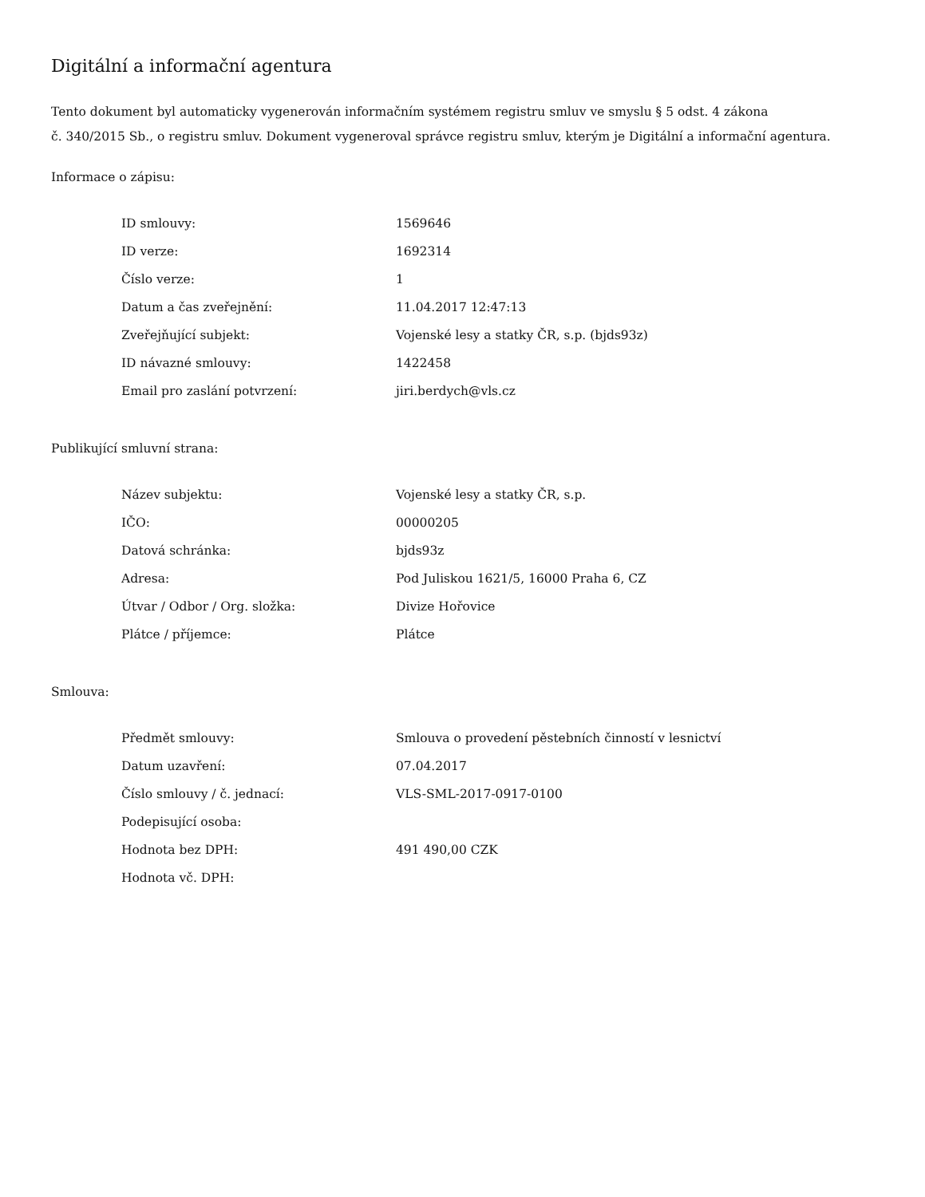Digitální a informační agentura
Tento dokument byl automaticky vygenerován informačním systémem registru smluv ve smyslu § 5 odst. 4 zákona
č. 340/2015 Sb., o registru smluv. Dokument vygeneroval správce registru smluv, kterým je Digitální a informační agentura.
Informace o zápisu:
| ID smlouvy: | 1569646 |
| ID verze: | 1692314 |
| Číslo verze: | 1 |
| Datum a čas zveřejnění: | 11.04.2017 12:47:13 |
| Zveřejňující subjekt: | Vojenské lesy a statky ČR, s.p. (bjds93z) |
| ID návazné smlouvy: | 1422458 |
| Email pro zaslání potvrzení: | jiri.berdych@vls.cz |
Publikující smluvní strana:
| Název subjektu: | Vojenské lesy a statky ČR, s.p. |
| IČO: | 00000205 |
| Datová schránka: | bjds93z |
| Adresa: | Pod Juliskou 1621/5, 16000 Praha 6, CZ |
| Útvar / Odbor / Org. složka: | Divize Hořovice |
| Plátce / příjemce: | Plátce |
Smlouva:
| Předmět smlouvy: | Smlouva o provedení pěstebních činností v lesnictví |
| Datum uzavření: | 07.04.2017 |
| Číslo smlouvy / č. jednací: | VLS-SML-2017-0917-0100 |
| Podepisující osoba: | |
| Hodnota bez DPH: | 491 490,00 CZK |
| Hodnota vč. DPH: | |